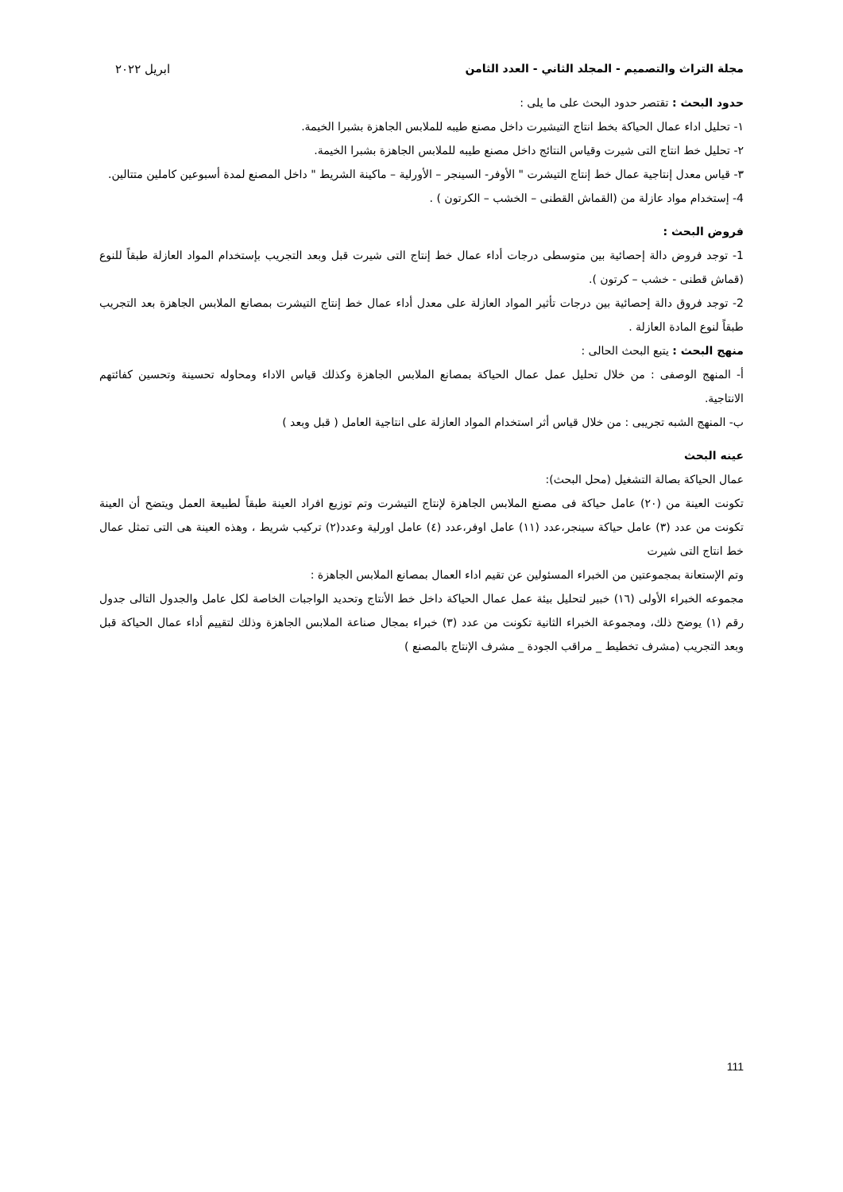مجلة التراث والتصميم - المجلد الثاني - العدد الثامن ابريل ٢٠٢٢
حدود البحث : تقتصر حدود البحث على ما يلى :
١- تحليل اداء عمال الحياكة بخط انتاج التيشيرت داخل مصنع طيبه للملابس الجاهزة بشبرا الخيمة.
٢- تحليل خط انتاج التى شيرت وقياس النتائج داخل مصنع طيبه للملابس الجاهزة بشبرا الخيمة.
٣- قياس معدل إنتاجية عمال خط إنتاج التيشرت " الأوفر- السينجر – الأورلية – ماكينة الشريط " داخل المصنع لمدة أسبوعين كاملين متتالين.
4- إستخدام مواد عازلة من (القماش القطنى – الخشب – الكرتون ) .
فروض البحث :
1- توجد فروض دالة إحصائية بين متوسطى درجات أداء عمال خط إنتاج التى شيرت قبل وبعد التجريب بإستخدام المواد العازلة طبقاً للنوع (قماش قطنى - خشب – كرتون ).
2- توجد فروق دالة إحصائية بين درجات تأثير المواد العازلة على معدل أداء عمال خط إنتاج التيشرت بمصانع الملابس الجاهزة بعد التجريب طبقاً لنوع المادة العازلة .
منهج البحث : يتبع البحث الحالى :
أ- المنهج الوصفى : من خلال تحليل عمل عمال الحياكة بمصانع الملابس الجاهزة وكذلك قياس الاداء ومحاوله تحسينة وتحسين كفائتهم الانتاجية.
ب- المنهج الشبه تجريبى : من خلال قياس أثر استخدام المواد العازلة على انتاجية العامل ( قبل وبعد )
عينه البحث
عمال الحياكة بصالة التشغيل (محل البحث):
تكونت العينة من (٢٠) عامل حياكة فى مصنع الملابس الجاهزة لإنتاج التيشرت وتم توزيع افراد العينة طبقاً لطبيعة العمل ويتضح أن العينة تكونت من عدد (٣) عامل حياكة سينجر،عدد (١١) عامل اوفر،عدد (٤) عامل اورلية وعدد(٢) تركيب شريط ، وهذه العينة هى التى تمثل عمال خط انتاج التى شيرت
وتم الإستعانة بمجموعتين من الخبراء المسئولين عن تقيم اداء العمال بمصانع الملابس الجاهزة :
مجموعه الخبراء الأولى (١٦) خبير لتحليل بيئة عمل عمال الحياكة داخل خط الأنتاج وتحديد الواجبات الخاصة لكل عامل والجدول التالى جدول رقم (١) يوضح ذلك، ومجموعة الخبراء الثانية تكونت من عدد (٣) خبراء بمجال صناعة الملابس الجاهزة وذلك لتقييم أداء عمال الحياكة قبل وبعد التجريب (مشرف تخطيط _ مراقب الجودة _ مشرف الإنتاج بالمصنع )
111